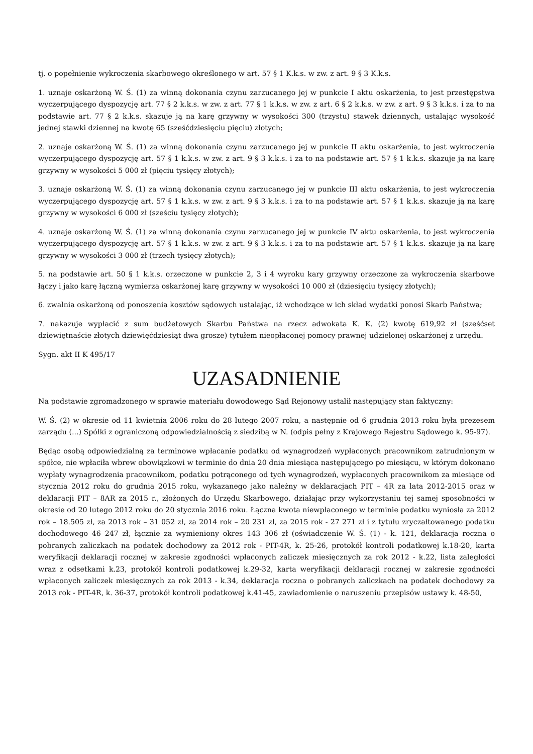tj. o popełnienie wykroczenia skarbowego określonego w art. 57 § 1 K.k.s. w zw. z art. 9 § 3 K.k.s.
1. uznaje oskarżoną W. Ś. (1) za winną dokonania czynu zarzucanego jej w punkcie I aktu oskarżenia, to jest przestępstwa wyczerpującego dyspozycję art. 77 § 2 k.k.s. w zw. z art. 77 § 1 k.k.s. w zw. z art. 6 § 2 k.k.s. w zw. z art. 9 § 3 k.k.s. i za to na podstawie art. 77 § 2 k.k.s. skazuje ją na karę grzywny w wysokości 300 (trzystu) stawek dziennych, ustalając wysokość jednej stawki dziennej na kwotę 65 (sześćdziesięciu pięciu) złotych;
2. uznaje oskarżoną W. Ś. (1) za winną dokonania czynu zarzucanego jej w punkcie II aktu oskarżenia, to jest wykroczenia wyczerpującego dyspozycję art. 57 § 1 k.k.s. w zw. z art. 9 § 3 k.k.s. i za to na podstawie art. 57 § 1 k.k.s. skazuje ją na karę grzywny w wysokości 5 000 zł (pięciu tysięcy złotych);
3. uznaje oskarżoną W. Ś. (1) za winną dokonania czynu zarzucanego jej w punkcie III aktu oskarżenia, to jest wykroczenia wyczerpującego dyspozycję art. 57 § 1 k.k.s. w zw. z art. 9 § 3 k.k.s. i za to na podstawie art. 57 § 1 k.k.s. skazuje ją na karę grzywny w wysokości 6 000 zł (sześciu tysięcy złotych);
4. uznaje oskarżoną W. Ś. (1) za winną dokonania czynu zarzucanego jej w punkcie IV aktu oskarżenia, to jest wykroczenia wyczerpującego dyspozycję art. 57 § 1 k.k.s. w zw. z art. 9 § 3 k.k.s. i za to na podstawie art. 57 § 1 k.k.s. skazuje ją na karę grzywny w wysokości 3 000 zł (trzech tysięcy złotych);
5. na podstawie art. 50 § 1 k.k.s. orzeczone w punkcie 2, 3 i 4 wyroku kary grzywny orzeczone za wykroczenia skarbowe łączy i jako karę łączną wymierza oskarżonej karę grzywny w wysokości 10 000 zł (dziesięciu tysięcy złotych);
6. zwalnia oskarżoną od ponoszenia kosztów sądowych ustalając, iż wchodzące w ich skład wydatki ponosi Skarb Państwa;
7. nakazuje wypłacić z sum budżetowych Skarbu Państwa na rzecz adwokata K. K. (2) kwotę 619,92 zł (sześćset dziewiętnaście złotych dziewięćdziesiąt dwa grosze) tytułem nieopłaconej pomocy prawnej udzielonej oskarżonej z urzędu.
Sygn. akt II K 495/17
UZASADNIENIE
Na podstawie zgromadzonego w sprawie materiału dowodowego Sąd Rejonowy ustalił następujący stan faktyczny:
W. Ś. (2) w okresie od 11 kwietnia 2006 roku do 28 lutego 2007 roku, a następnie od 6 grudnia 2013 roku była prezesem zarządu (...) Spółki z ograniczoną odpowiedzialnością z siedzibą w N. (odpis pełny z Krajowego Rejestru Sądowego k. 95-97).
Będąc osobą odpowiedzialną za terminowe wpłacanie podatku od wynagrodzeń wypłaconych pracownikom zatrudnionym w spółce, nie wpłaciła wbrew obowiązkowi w terminie do dnia 20 dnia miesiąca następującego po miesiącu, w którym dokonano wypłaty wynagrodzenia pracownikom, podatku potrąconego od tych wynagrodzeń, wypłaconych pracownikom za miesiące od stycznia 2012 roku do grudnia 2015 roku, wykazanego jako należny w deklaracjach PIT – 4R za lata 2012-2015 oraz w deklaracji PIT – 8AR za 2015 r., złożonych do Urzędu Skarbowego, działając przy wykorzystaniu tej samej sposobności w okresie od 20 lutego 2012 roku do 20 stycznia 2016 roku. Łączna kwota niewpłaconego w terminie podatku wyniosła za 2012 rok – 18.505 zł, za 2013 rok – 31 052 zł, za 2014 rok – 20 231 zł, za 2015 rok - 27 271 zł i z tytułu zryczałtowanego podatku dochodowego 46 247 zł, łącznie za wymieniony okres 143 306 zł (oświadczenie W. Ś. (1) - k. 121, deklaracja roczna o pobranych zaliczkach na podatek dochodowy za 2012 rok - PIT-4R, k. 25-26, protokół kontroli podatkowej k.18-20, karta weryfikacji deklaracji rocznej w zakresie zgodności wpłaconych zaliczek miesięcznych za rok 2012 - k.22, lista zaległości wraz z odsetkami k.23, protokół kontroli podatkowej k.29-32, karta weryfikacji deklaracji rocznej w zakresie zgodności wpłaconych zaliczek miesięcznych za rok 2013 - k.34, deklaracja roczna o pobranych zaliczkach na podatek dochodowy za 2013 rok - PIT-4R, k. 36-37, protokół kontroli podatkowej k.41-45, zawiadomienie o naruszeniu przepisów ustawy k. 48-50,